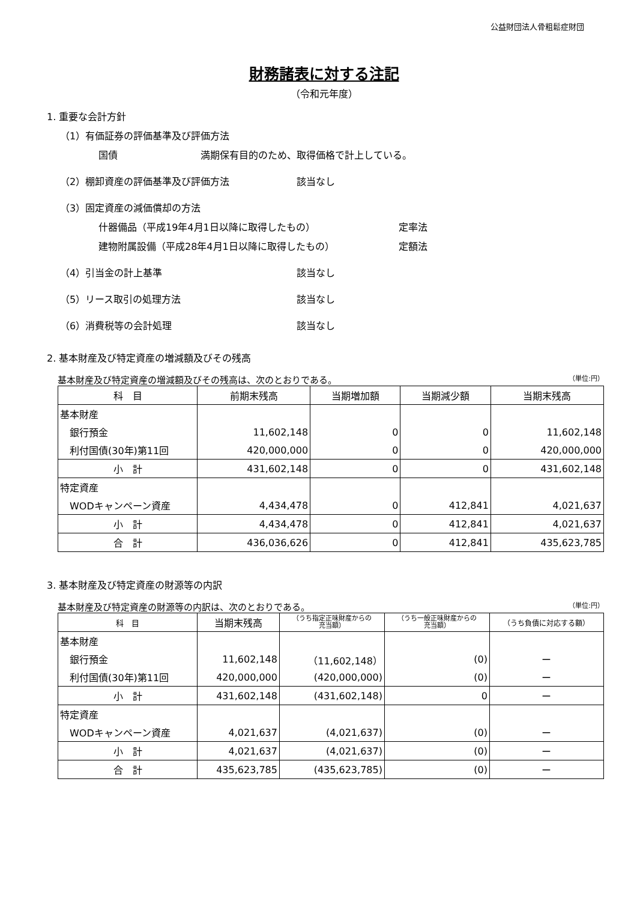公益財団法人骨粗鬆症財団
財務諸表に対する注記
（令和元年度）
1. 重要な会計方針
（1）有価証券の評価基準及び評価方法
国債 満期保有目的のため、取得価格で計上している。
（2）棚卸資産の評価基準及び評価方法 該当なし
（3）固定資産の減価償却の方法
什器備品（平成19年4月1日以降に取得したもの） 定率法
建物附属設備（平成28年4月1日以降に取得したもの） 定額法
（4）引当金の計上基準 該当なし
（5）リース取引の処理方法 該当なし
（6）消費税等の会計処理 該当なし
2. 基本財産及び特定資産の増減額及びその残高
基本財産及び特定資産の増減額及びその残高は、次のとおりである。 （単位:円）
| 科 目 | 前期末残高 | 当期増加額 | 当期減少額 | 当期末残高 |
| --- | --- | --- | --- | --- |
| 基本財産 | | | | |
| 銀行預金 | 11,602,148 | 0 | 0 | 11,602,148 |
| 利付国債(30年)第11回 | 420,000,000 | 0 | 0 | 420,000,000 |
| 小 計 | 431,602,148 | 0 | 0 | 431,602,148 |
| 特定資産 | | | | |
| WODキャンペーン資産 | 4,434,478 | 0 | 412,841 | 4,021,637 |
| 小 計 | 4,434,478 | 0 | 412,841 | 4,021,637 |
| 合 計 | 436,036,626 | 0 | 412,841 | 435,623,785 |
3. 基本財産及び特定資産の財源等の内訳
基本財産及び特定資産の財源等の内訳は、次のとおりである。 （単位:円）
| 科 目 | 当期末残高 | （うち指定正味財産からの 充当額） | （うち一般正味財産からの 充当額） | （うち負債に対応する額） |
| --- | --- | --- | --- | --- |
| 基本財産 | | | | |
| 銀行預金 | 11,602,148 | （11,602,148） | (0) | ー |
| 利付国債(30年)第11回 | 420,000,000 | (420,000,000) | (0) | ー |
| 小 計 | 431,602,148 | (431,602,148) | 0 | ー |
| 特定資産 | | | | |
| WODキャンペーン資産 | 4,021,637 | (4,021,637) | (0) | ー |
| 小 計 | 4,021,637 | (4,021,637) | (0) | ー |
| 合 計 | 435,623,785 | (435,623,785) | (0) | ー |